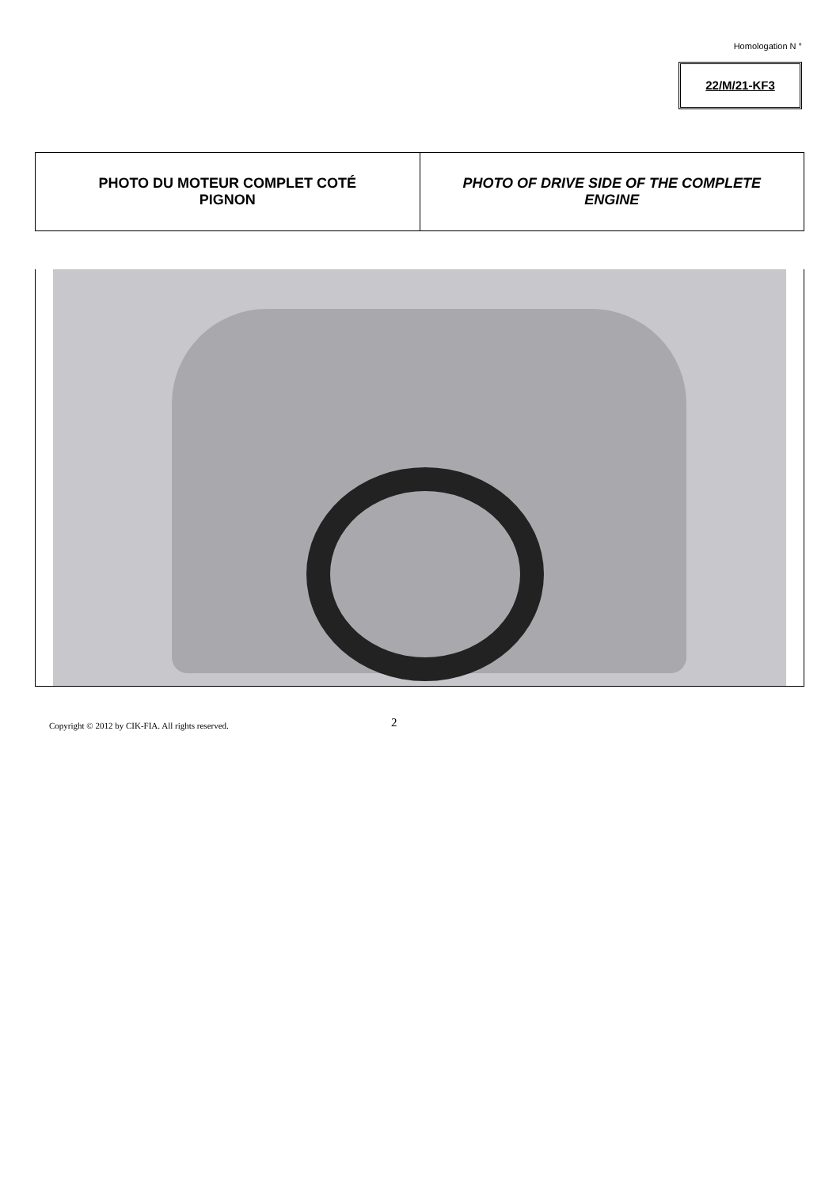Homologation N °
22/M/21-KF3
| PHOTO DU MOTEUR COMPLET COTÉ PIGNON | PHOTO OF DRIVE SIDE OF THE COMPLETE ENGINE |
Copyright © 2012 by CIK-FIA. All rights reserved.
2